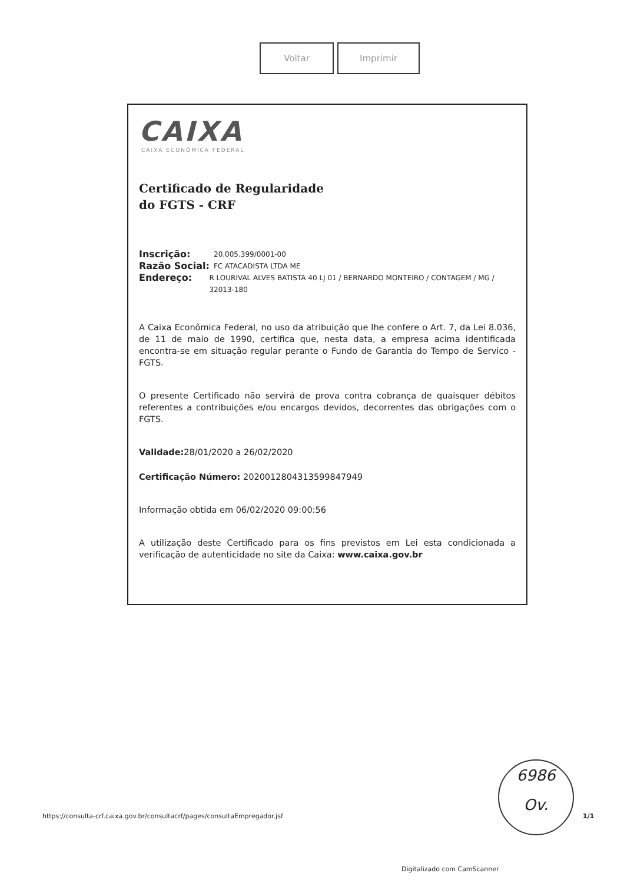Voltar Imprimir
CAIXA
CAIXA ECONÔMICA FEDERAL
Certificado de Regularidade
do FGTS - CRF
Inscrição: 20.005.399/0001-00
Razão Social: FC ATACADISTA LTDA ME
Endereço: R LOURIVAL ALVES BATISTA 40 LJ 01 / BERNARDO MONTEIRO / CONTAGEM / MG / 32013-180
A Caixa Econômica Federal, no uso da atribuição que lhe confere o Art. 7, da Lei 8.036, de 11 de maio de 1990, certifica que, nesta data, a empresa acima identificada encontra-se em situação regular perante o Fundo de Garantia do Tempo de Servico - FGTS.
O presente Certificado não servirá de prova contra cobrança de quaisquer débitos referentes a contribuições e/ou encargos devidos, decorrentes das obrigações com o FGTS.
Validade: 28/01/2020 a 26/02/2020
Certificação Número: 2020012804313599847949
Informação obtida em 06/02/2020 09:00:56
A utilização deste Certificado para os fins previstos em Lei esta condicionada a verificação de autenticidade no site da Caixa: www.caixa.gov.br
6986
Ov.
https://consulta-crf.caixa.gov.br/consultacrf/pages/consultaEmpregador.jsf
1/1
Digitalizado com CamScanner